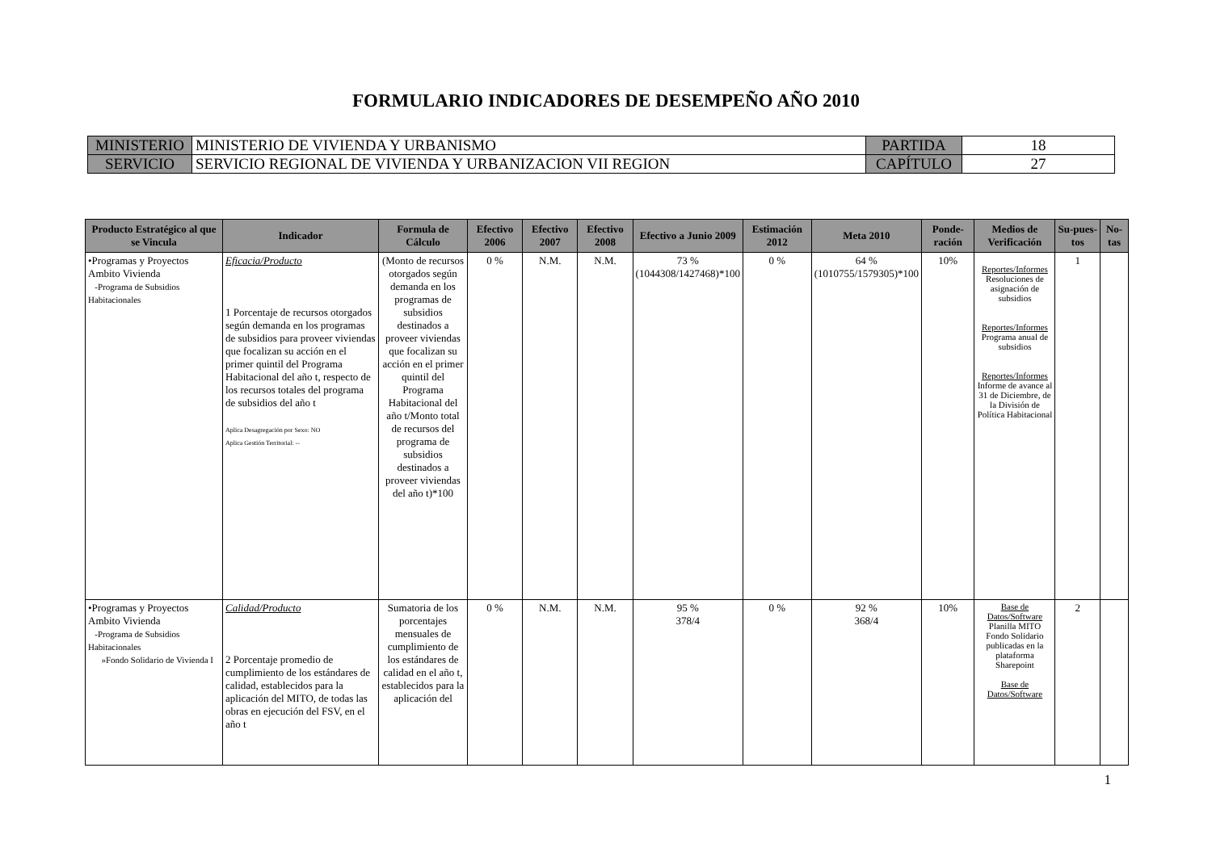FORMULARIO INDICADORES DE DESEMPEÑO AÑO 2010
| MINISTERIO | MINISTERIO DE VIVIENDA Y URBANISMO | PARTIDA | 18 |
| SERVICIO | SERVICIO REGIONAL DE VIVIENDA Y URBANIZACION VII REGION | CAPÍTULO | 27 |
| Producto Estratégico al que se Vincula | Indicador | Formula de Cálculo | Efectivo 2006 | Efectivo 2007 | Efectivo 2008 | Efectivo a Junio 2009 | Estimación 2012 | Meta 2010 | Ponde-ración | Medios de Verificación | Su-pues-tos | No-tas |
| --- | --- | --- | --- | --- | --- | --- | --- | --- | --- | --- | --- | --- |
| •Programas y Proyectos Ambito Vivienda -Programa de Subsidios Habitacionales | Eficacia/Producto 1 Porcentaje de recursos otorgados según demanda en los programas de subsidios para proveer viviendas que focalizan su acción en el primer quintil del Programa Habitacional del año t, respecto de los recursos totales del programa de subsidios del año t Aplica Desagregación por Sexo: NO Aplica Gestión Territorial: -- | (Monto de recursos otorgados según demanda en los programas de subsidios destinados a proveer viviendas que focalizan su acción en el primer quintil del Programa Habitacional del año t/Monto total de recursos del programa de subsidios destinados a proveer viviendas del año t)*100 | 0 % | N.M. | N.M. | 73 % (1044308/1427468)*100 | 0 % | 64 % (1010755/1579305)*100 | 10% | Reportes/Informes Resoluciones de asignación de subsidios Reportes/Informes Programa anual de subsidios Reportes/Informes Informe de avance al 31 de Diciembre, de la División de Política Habitacional | 1 | |
| •Programas y Proyectos Ambito Vivienda -Programa de Subsidios Habitacionales »Fondo Solidario de Vivienda I | Calidad/Producto 2 Porcentaje promedio de cumplimiento de los estándares de calidad, establecidos para la aplicación del MITO, de todas las obras en ejecución del FSV, en el año t | Sumatoria de los porcentajes mensuales de cumplimiento de los estándares de calidad en el año t, establecidos para la aplicación del | 0 % | N.M. | N.M. | 95 % 378/4 | 0 % | 92 % 368/4 | 10% | Base de Datos/Software Planilla MITO Fondo Solidario publicadas en la plataforma Sharepoint Base de Datos/Software | 2 | |
1